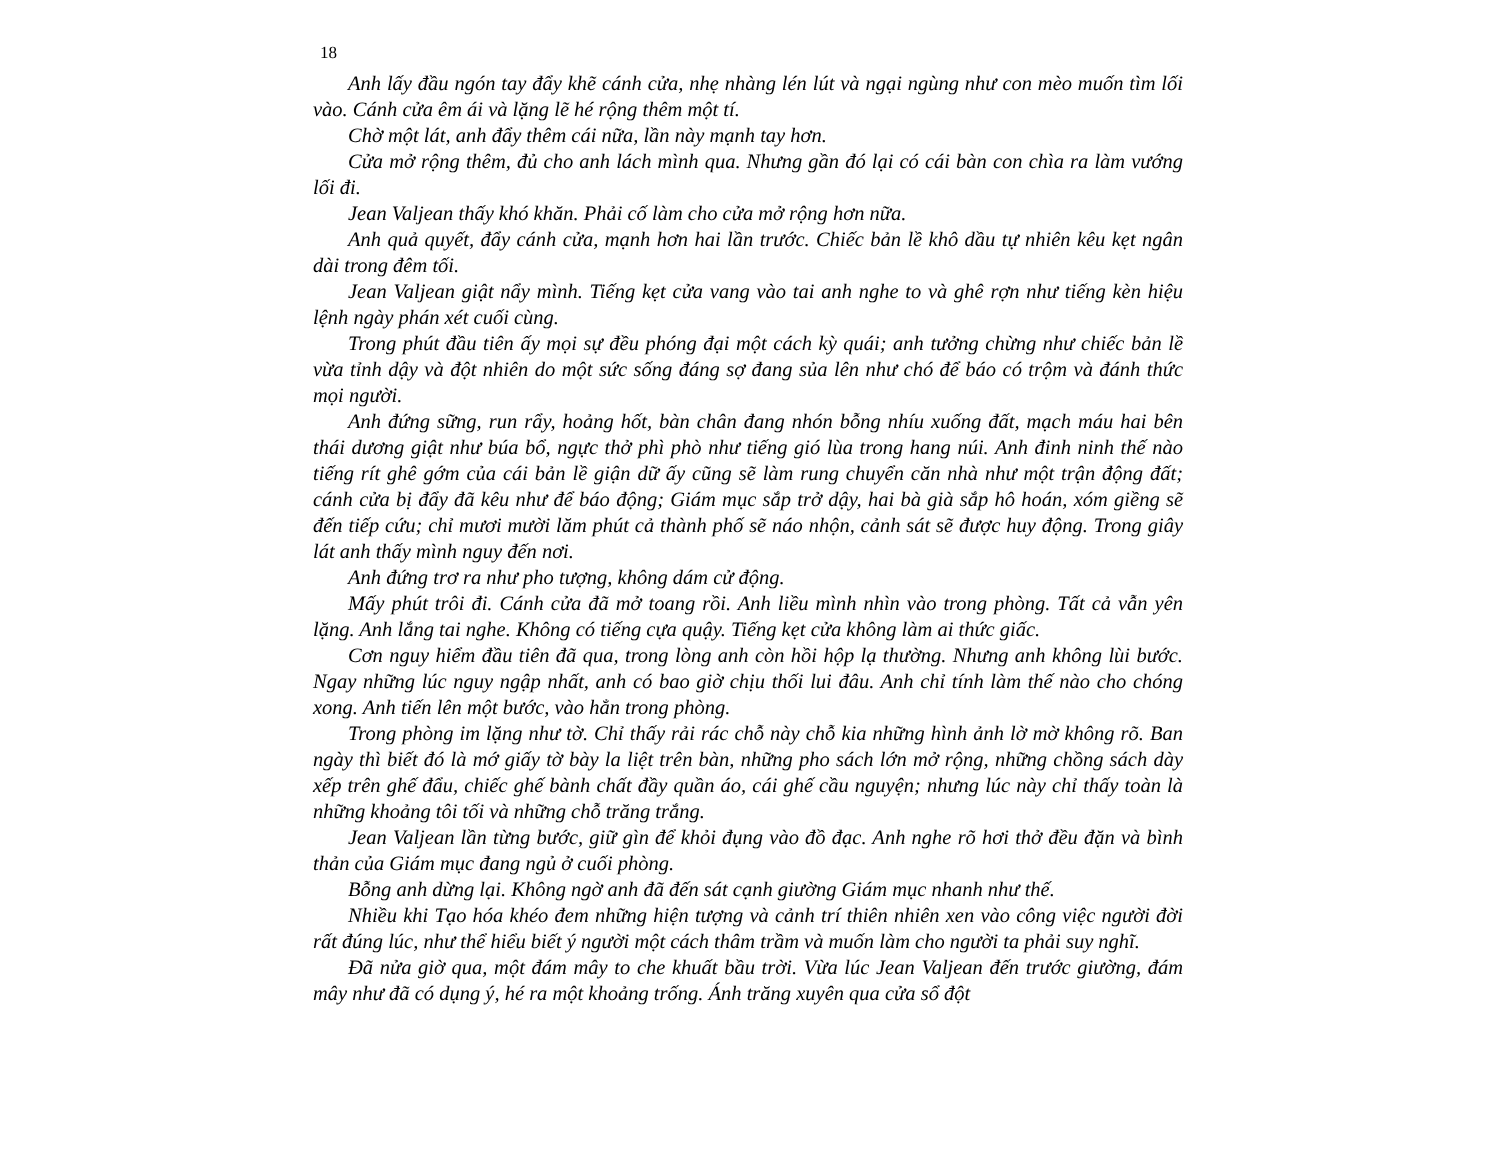18
Anh lấy đầu ngón tay đẩy khẽ cánh cửa, nhẹ nhàng lén lút và ngại ngùng như con mèo muốn tìm lối vào. Cánh cửa êm ái và lặng lẽ hé rộng thêm một tí.
Chờ một lát, anh đẩy thêm cái nữa, lần này mạnh tay hơn.
Cửa mở rộng thêm, đủ cho anh lách mình qua. Nhưng gần đó lại có cái bàn con chìa ra làm vướng lối đi.
Jean Valjean thấy khó khăn. Phải cố làm cho cửa mở rộng hơn nữa.
Anh quả quyết, đẩy cánh cửa, mạnh hơn hai lần trước. Chiếc bản lề khô dầu tự nhiên kêu kẹt ngân dài trong đêm tối.
Jean Valjean giật nẩy mình. Tiếng kẹt cửa vang vào tai anh nghe to và ghê rợn như tiếng kèn hiệu lệnh ngày phán xét cuối cùng.
Trong phút đầu tiên ấy mọi sự đều phóng đại một cách kỳ quái; anh tưởng chừng như chiếc bản lề vừa tỉnh dậy và đột nhiên do một sức sống đáng sợ đang sủa lên như chó để báo có trộm và đánh thức mọi người.
Anh đứng sững, run rẩy, hoảng hốt, bàn chân đang nhón bỗng nhíu xuống đất, mạch máu hai bên thái dương giật như búa bổ, ngực thở phì phò như tiếng gió lùa trong hang núi. Anh đinh ninh thế nào tiếng rít ghê gớm của cái bản lề giận dữ ấy cũng sẽ làm rung chuyển căn nhà như một trận động đất; cánh cửa bị đẩy đã kêu như để báo động; Giám mục sắp trở dậy, hai bà già sắp hô hoán, xóm giềng sẽ đến tiếp cứu; chỉ mươi mười lăm phút cả thành phố sẽ náo nhộn, cảnh sát sẽ được huy động. Trong giây lát anh thấy mình nguy đến nơi.
Anh đứng trơ ra như pho tượng, không dám cử động.
Mấy phút trôi đi. Cánh cửa đã mở toang rồi. Anh liều mình nhìn vào trong phòng. Tất cả vẫn yên lặng. Anh lắng tai nghe. Không có tiếng cựa quậy. Tiếng kẹt cửa không làm ai thức giấc.
Cơn nguy hiểm đầu tiên đã qua, trong lòng anh còn hồi hộp lạ thường. Nhưng anh không lùi bước. Ngay những lúc nguy ngập nhất, anh có bao giờ chịu thối lui đâu. Anh chỉ tính làm thế nào cho chóng xong. Anh tiến lên một bước, vào hẳn trong phòng.
Trong phòng im lặng như tờ. Chỉ thấy rải rác chỗ này chỗ kia những hình ảnh lờ mờ không rõ. Ban ngày thì biết đó là mớ giấy tờ bày la liệt trên bàn, những pho sách lớn mở rộng, những chồng sách dày xếp trên ghế đẩu, chiếc ghế bành chất đầy quần áo, cái ghế cầu nguyện; nhưng lúc này chỉ thấy toàn là những khoảng tôi tối và những chỗ trăng trắng.
Jean Valjean lần từng bước, giữ gìn để khỏi đụng vào đồ đạc. Anh nghe rõ hơi thở đều đặn và bình thản của Giám mục đang ngủ ở cuối phòng.
Bỗng anh dừng lại. Không ngờ anh đã đến sát cạnh giường Giám mục nhanh như thế.
Nhiều khi Tạo hóa khéo đem những hiện tượng và cảnh trí thiên nhiên xen vào công việc người đời rất đúng lúc, như thể hiểu biết ý người một cách thâm trầm và muốn làm cho người ta phải suy nghĩ.
Đã nửa giờ qua, một đám mây to che khuất bầu trời. Vừa lúc Jean Valjean đến trước giường, đám mây như đã có dụng ý, hé ra một khoảng trống. Ánh trăng xuyên qua cửa sổ đột